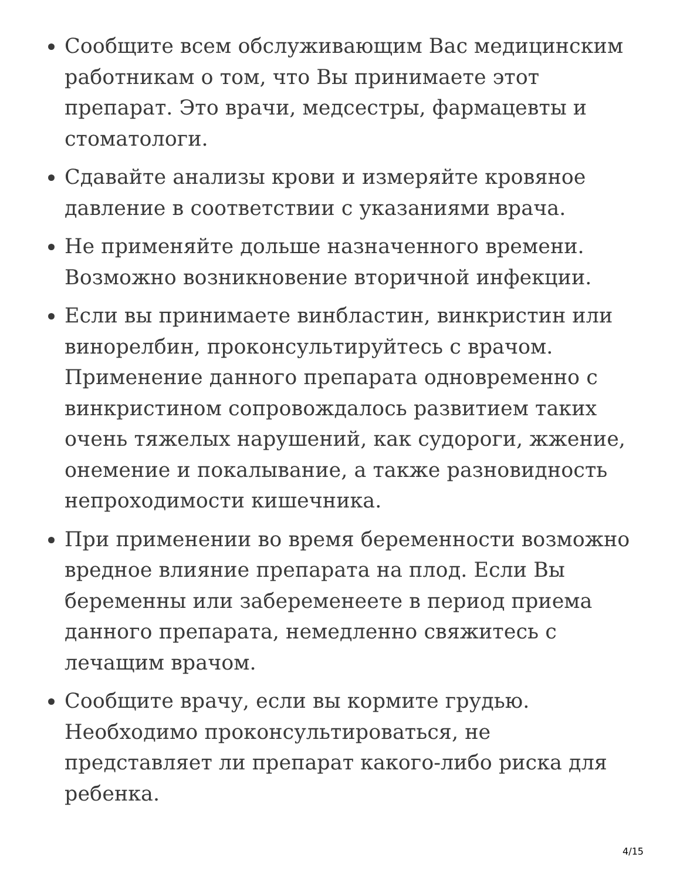Сообщите всем обслуживающим Вас медицинским работникам о том, что Вы принимаете этот препарат. Это врачи, медсестры, фармацевты и стоматологи.
Сдавайте анализы крови и измеряйте кровяное давление в соответствии с указаниями врача.
Не применяйте дольше назначенного времени. Возможно возникновение вторичной инфекции.
Если вы принимаете винбластин, винкристин или винорелбин, проконсультируйтесь с врачом. Применение данного препарата одновременно с винкристином сопровождалось развитием таких очень тяжелых нарушений, как судороги, жжение, онемение и покалывание, а также разновидность непроходимости кишечника.
При применении во время беременности возможно вредное влияние препарата на плод. Если Вы беременны или забеременеете в период приема данного препарата, немедленно свяжитесь с лечащим врачом.
Сообщите врачу, если вы кормите грудью. Необходимо проконсультироваться, не представляет ли препарат какого-либо риска для ребенка.
4/15